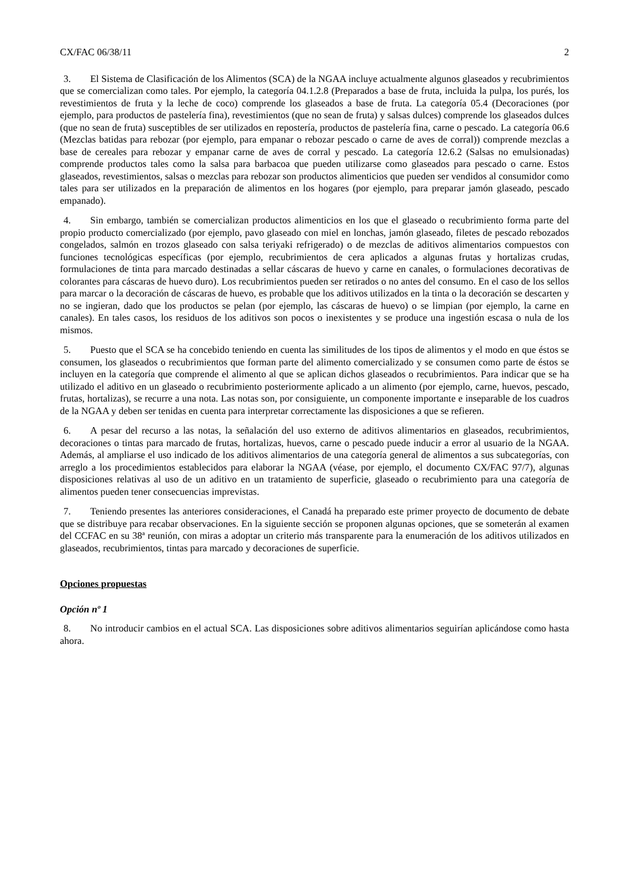CX/FAC 06/38/11 2
3. El Sistema de Clasificación de los Alimentos (SCA) de la NGAA incluye actualmente algunos glaseados y recubrimientos que se comercializan como tales. Por ejemplo, la categoría 04.1.2.8 (Preparados a base de fruta, incluida la pulpa, los purés, los revestimientos de fruta y la leche de coco) comprende los glaseados a base de fruta. La categoría 05.4 (Decoraciones (por ejemplo, para productos de pastelería fina), revestimientos (que no sean de fruta) y salsas dulces) comprende los glaseados dulces (que no sean de fruta) susceptibles de ser utilizados en repostería, productos de pastelería fina, carne o pescado. La categoría 06.6 (Mezclas batidas para rebozar (por ejemplo, para empanar o rebozar pescado o carne de aves de corral)) comprende mezclas a base de cereales para rebozar y empanar carne de aves de corral y pescado. La categoría 12.6.2 (Salsas no emulsionadas) comprende productos tales como la salsa para barbacoa que pueden utilizarse como glaseados para pescado o carne. Estos glaseados, revestimientos, salsas o mezclas para rebozar son productos alimenticios que pueden ser vendidos al consumidor como tales para ser utilizados en la preparación de alimentos en los hogares (por ejemplo, para preparar jamón glaseado, pescado empanado).
4. Sin embargo, también se comercializan productos alimenticios en los que el glaseado o recubrimiento forma parte del propio producto comercializado (por ejemplo, pavo glaseado con miel en lonchas, jamón glaseado, filetes de pescado rebozados congelados, salmón en trozos glaseado con salsa teriyaki refrigerado) o de mezclas de aditivos alimentarios compuestos con funciones tecnológicas específicas (por ejemplo, recubrimientos de cera aplicados a algunas frutas y hortalizas crudas, formulaciones de tinta para marcado destinadas a sellar cáscaras de huevo y carne en canales, o formulaciones decorativas de colorantes para cáscaras de huevo duro). Los recubrimientos pueden ser retirados o no antes del consumo. En el caso de los sellos para marcar o la decoración de cáscaras de huevo, es probable que los aditivos utilizados en la tinta o la decoración se descarten y no se ingieran, dado que los productos se pelan (por ejemplo, las cáscaras de huevo) o se limpian (por ejemplo, la carne en canales). En tales casos, los residuos de los aditivos son pocos o inexistentes y se produce una ingestión escasa o nula de los mismos.
5. Puesto que el SCA se ha concebido teniendo en cuenta las similitudes de los tipos de alimentos y el modo en que éstos se consumen, los glaseados o recubrimientos que forman parte del alimento comercializado y se consumen como parte de éstos se incluyen en la categoría que comprende el alimento al que se aplican dichos glaseados o recubrimientos. Para indicar que se ha utilizado el aditivo en un glaseado o recubrimiento posteriormente aplicado a un alimento (por ejemplo, carne, huevos, pescado, frutas, hortalizas), se recurre a una nota. Las notas son, por consiguiente, un componente importante e inseparable de los cuadros de la NGAA y deben ser tenidas en cuenta para interpretar correctamente las disposiciones a que se refieren.
6. A pesar del recurso a las notas, la señalación del uso externo de aditivos alimentarios en glaseados, recubrimientos, decoraciones o tintas para marcado de frutas, hortalizas, huevos, carne o pescado puede inducir a error al usuario de la NGAA. Además, al ampliarse el uso indicado de los aditivos alimentarios de una categoría general de alimentos a sus subcategorías, con arreglo a los procedimientos establecidos para elaborar la NGAA (véase, por ejemplo, el documento CX/FAC 97/7), algunas disposiciones relativas al uso de un aditivo en un tratamiento de superficie, glaseado o recubrimiento para una categoría de alimentos pueden tener consecuencias imprevistas.
7. Teniendo presentes las anteriores consideraciones, el Canadá ha preparado este primer proyecto de documento de debate que se distribuye para recabar observaciones. En la siguiente sección se proponen algunas opciones, que se someterán al examen del CCFAC en su 38ª reunión, con miras a adoptar un criterio más transparente para la enumeración de los aditivos utilizados en glaseados, recubrimientos, tintas para marcado y decoraciones de superficie.
Opciones propuestas
Opción nº 1
8. No introducir cambios en el actual SCA. Las disposiciones sobre aditivos alimentarios seguirían aplicándose como hasta ahora.